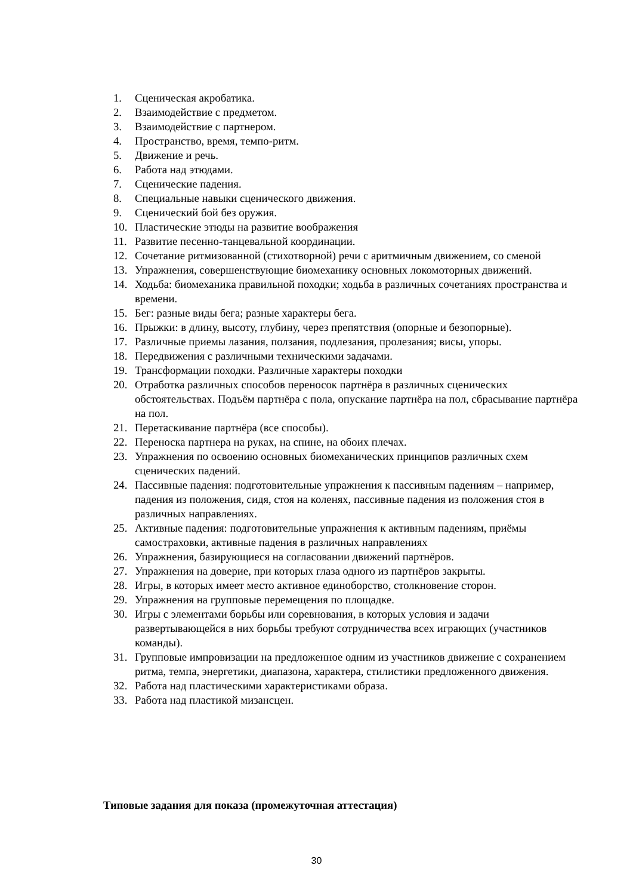1. Сценическая акробатика.
2. Взаимодействие с предметом.
3. Взаимодействие с партнером.
4. Пространство, время, темпо-ритм.
5. Движение и речь.
6. Работа над этюдами.
7. Сценические падения.
8. Специальные навыки сценического движения.
9. Сценический бой без оружия.
10. Пластические этюды на развитие воображения
11. Развитие песенно-танцевальной координации.
12. Сочетание ритмизованной (стихотворной) речи с аритмичным движением, со сменой
13. Упражнения, совершенствующие биомеханику основных локомоторных движений.
14. Ходьба: биомеханика правильной походки; ходьба в различных сочетаниях пространства и времени.
15. Бег: разные виды бега; разные характеры бега.
16. Прыжки: в длину, высоту, глубину, через препятствия (опорные и безопорные).
17. Различные приемы лазания, ползания, подлезания, пролезания; висы, упоры.
18. Передвижения с различными техническими задачами.
19. Трансформации походки. Различные характеры походки
20. Отработка различных способов переносок партнёра в различных сценических обстоятельствах. Подъём партнёра с пола, опускание партнёра на пол, сбрасывание партнёра на пол.
21. Перетаскивание партнёра (все способы).
22. Переноска партнера на руках, на спине, на обоих плечах.
23. Упражнения по освоению основных биомеханических принципов различных схем сценических падений.
24. Пассивные падения: подготовительные упражнения к пассивным падениям – например, падения из положения, сидя, стоя на коленях, пассивные падения из положения стоя в различных направлениях.
25. Активные падения: подготовительные упражнения к активным падениям, приёмы самостраховки, активные падения в различных направлениях
26. Упражнения, базирующиеся на согласовании движений партнёров.
27. Упражнения на доверие, при которых глаза одного из партнёров закрыты.
28. Игры, в которых имеет место активное единоборство, столкновение сторон.
29. Упражнения на групповые перемещения по площадке.
30. Игры с элементами борьбы или соревнования, в которых условия и задачи развертывающейся в них борьбы требуют сотрудничества всех играющих (участников команды).
31. Групповые импровизации на предложенное одним из участников движение с сохранением ритма, темпа, энергетики, диапазона, характера, стилистики предложенного движения.
32. Работа над пластическими характеристиками образа.
33. Работа над пластикой мизансцен.
Типовые задания для показа (промежуточная аттестация)
30